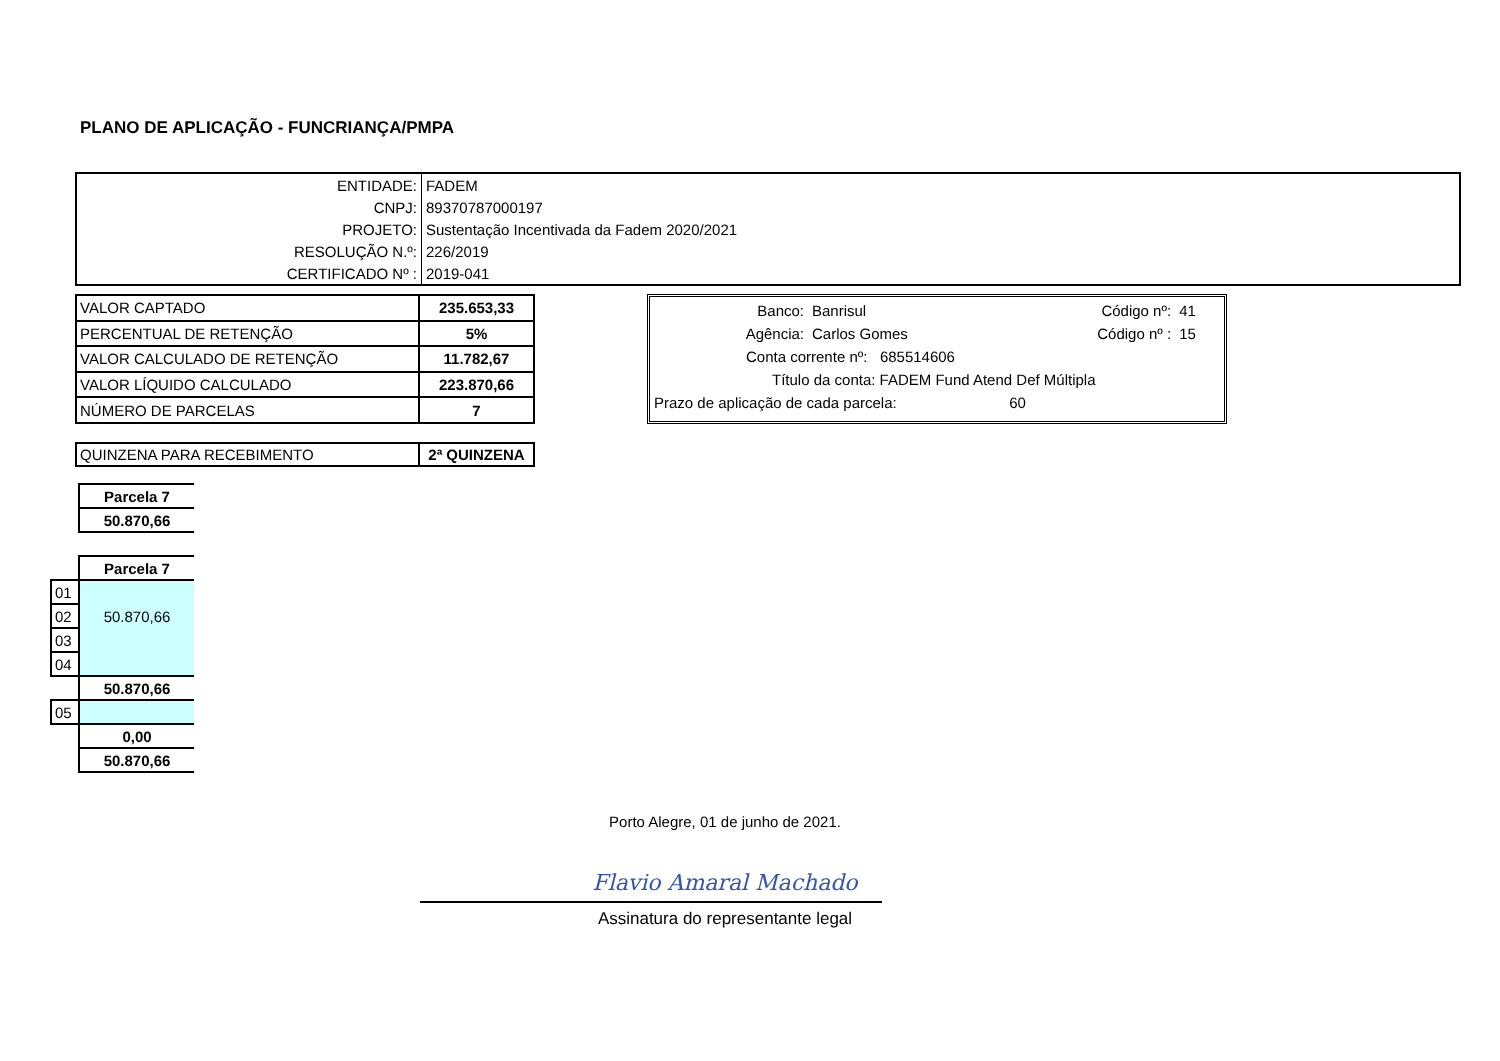PLANO DE APLICAÇÃO - FUNCRIANÇA/PMPA
| ENTIDADE: | FADEM |
| CNPJ: | 89370787000197 |
| PROJETO: | Sustentação Incentivada da Fadem 2020/2021 |
| RESOLUÇÃO N.º: | 226/2019 |
| CERTIFICADO Nº : | 2019-041 |
| VALOR CAPTADO | 235.653,33 |
| PERCENTUAL DE RETENÇÃO | 5% |
| VALOR CALCULADO DE RETENÇÃO | 11.782,67 |
| VALOR LÍQUIDO CALCULADO | 223.870,66 |
| NÚMERO DE PARCELAS | 7 |
| Banco: | Banrisul | Código nº: | 41 |
| Agência: | Carlos Gomes | Código nº : | 15 |
| Conta corrente nº: 685514606 | | | |
| Título da conta: FADEM Fund Atend Def Múltipla | | | |
| Prazo de aplicação de cada parcela: 60 | | | |
| QUINZENA PARA RECEBIMENTO | 2ª QUINZENA |
| | Parcela 7 |
| | 50.870,66 |
| | Parcela 7 |
| 01 | |
| 02 | 50.870,66 |
| 03 | |
| 04 | |
| | 50.870,66 |
| 05 | |
| | 0,00 |
| | 50.870,66 |
Porto Alegre, 01 de junho de 2021.
Flavio Amaral Machado
Assinatura do representante legal